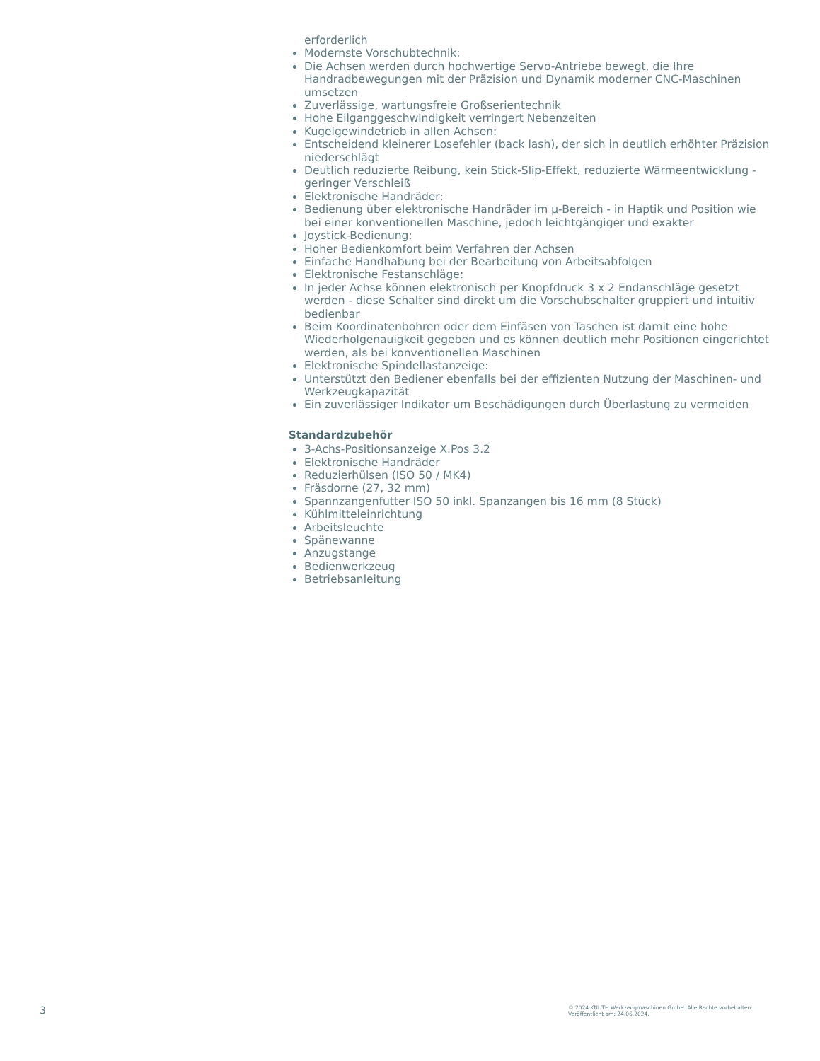erforderlich
Modernste Vorschubtechnik:
Die Achsen werden durch hochwertige Servo-Antriebe bewegt, die Ihre Handradbewegungen mit der Präzision und Dynamik moderner CNC-Maschinen umsetzen
Zuverlässige, wartungsfreie Großserientechnik
Hohe Eilganggeschwindigkeit verringert Nebenzeiten
Kugelgewindetrieb in allen Achsen:
Entscheidend kleinerer Losefehler (back lash), der sich in deutlich erhöhter Präzision niederschlägt
Deutlich reduzierte Reibung, kein Stick-Slip-Effekt, reduzierte Wärmeentwicklung - geringer Verschleiß
Elektronische Handräder:
Bedienung über elektronische Handräder im µ-Bereich - in Haptik und Position wie bei einer konventionellen Maschine, jedoch leichtgängiger und exakter
Joystick-Bedienung:
Hoher Bedienkomfort beim Verfahren der Achsen
Einfache Handhabung bei der Bearbeitung von Arbeitsabfolgen
Elektronische Festanschläge:
In jeder Achse können elektronisch per Knopfdruck 3 x 2 Endanschläge gesetzt werden - diese Schalter sind direkt um die Vorschubschalter gruppiert und intuitiv bedienbar
Beim Koordinatenbohren oder dem Einfäsen von Taschen ist damit eine hohe Wiederholgenauigkeit gegeben und es können deutlich mehr Positionen eingerichtet werden, als bei konventionellen Maschinen
Elektronische Spindellastanzeige:
Unterstützt den Bediener ebenfalls bei der effizienten Nutzung der Maschinen- und Werkzeugkapazität
Ein zuverlässiger Indikator um Beschädigungen durch Überlastung zu vermeiden
Standardzubehör
3-Achs-Positionsanzeige X.Pos 3.2
Elektronische Handräder
Reduzierhülsen (ISO 50 / MK4)
Fräsdorne (27, 32 mm)
Spannzangenfutter ISO 50 inkl. Spanzangen bis 16 mm (8 Stück)
Kühlmitteleinrichtung
Arbeitsleuchte
Spänewanne
Anzugstange
Bedienwerkzeug
Betriebsanleitung
3
© 2024 KNUTH Werkzeugmaschinen GmbH. Alle Rechte vorbehalten
Veröffentlicht am: 24.06.2024.